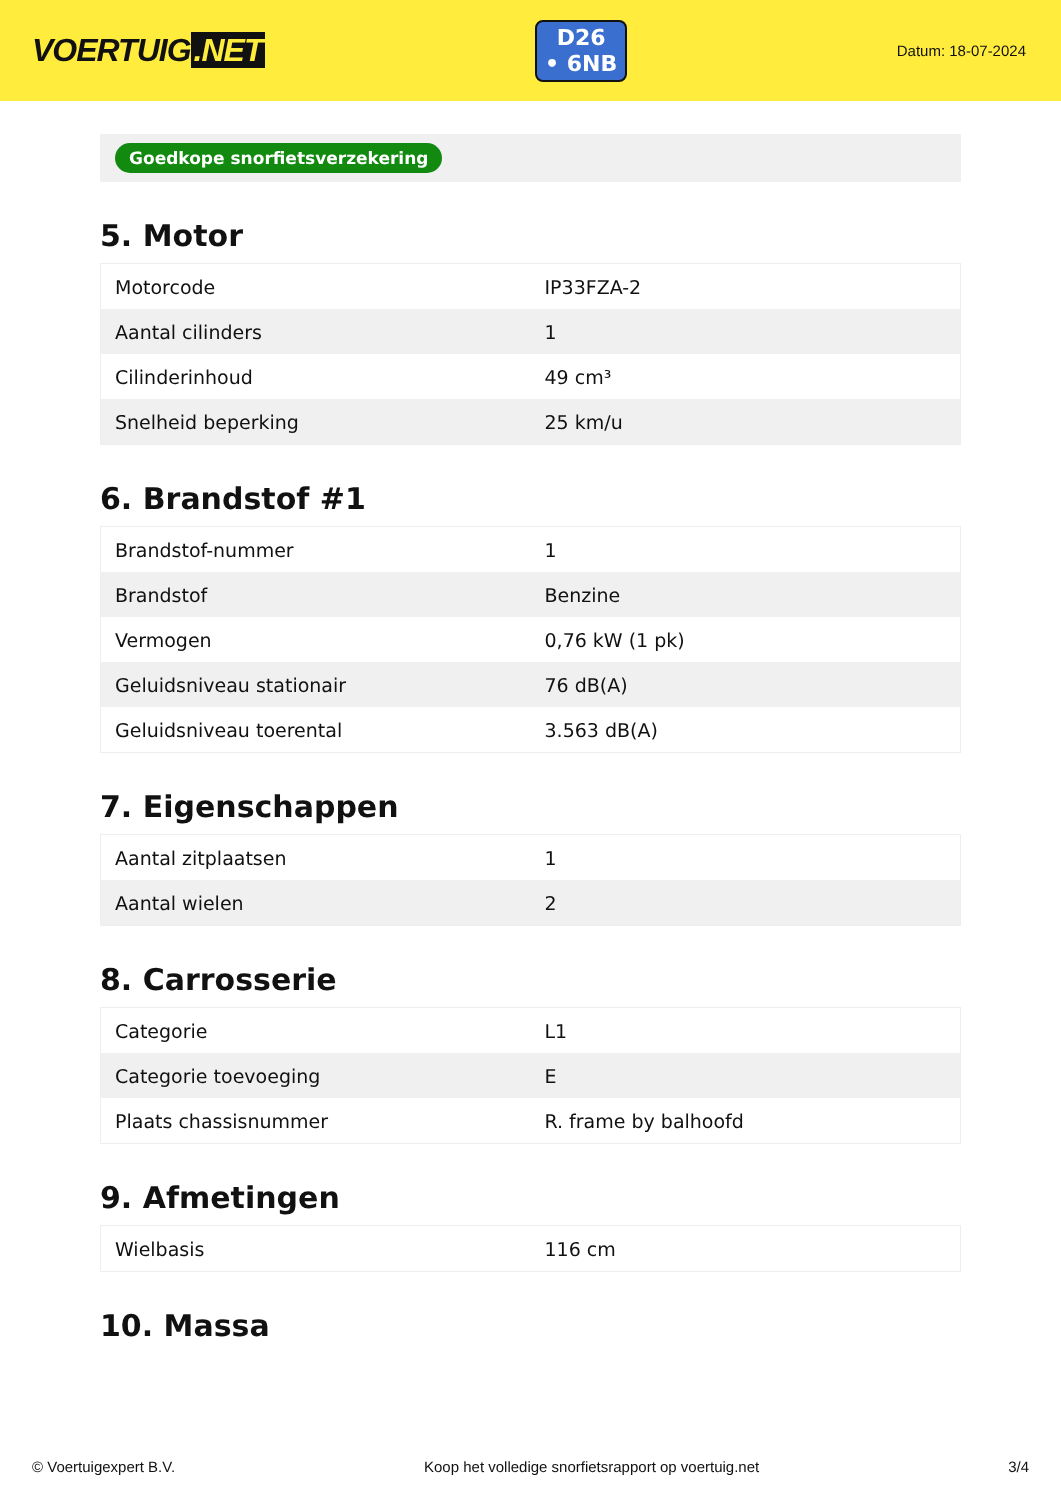VOERTUIG.NET
D26
• 6NB
Datum: 18-07-2024
Goedkope snorfietsverzekering
5. Motor
| Motorcode | IP33FZA-2 |
| Aantal cilinders | 1 |
| Cilinderinhoud | 49 cm³ |
| Snelheid beperking | 25 km/u |
6. Brandstof #1
| Brandstof-nummer | 1 |
| Brandstof | Benzine |
| Vermogen | 0,76 kW (1 pk) |
| Geluidsniveau stationair | 76 dB(A) |
| Geluidsniveau toerental | 3.563 dB(A) |
7. Eigenschappen
| Aantal zitplaatsen | 1 |
| Aantal wielen | 2 |
8. Carrosserie
| Categorie | L1 |
| Categorie toevoeging | E |
| Plaats chassisnummer | R. frame by balhoofd |
9. Afmetingen
| Wielbasis | 116 cm |
10. Massa
© Voertuigexpert B.V. Koop het volledige snorfietsrapport op voertuig.net 3/4